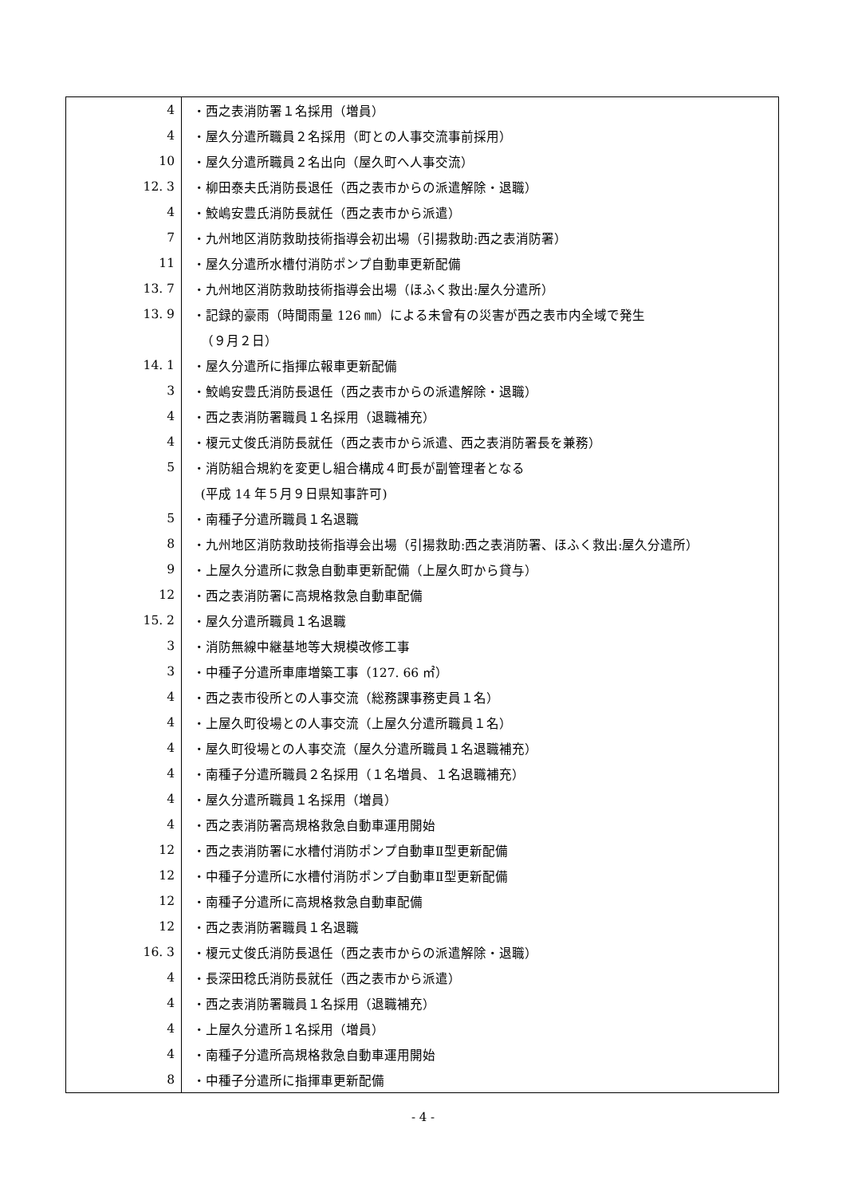| 4 | ・西之表消防署１名採用（増員） |
| 4 | ・屋久分遣所職員２名採用（町との人事交流事前採用） |
| 10 | ・屋久分遣所職員２名出向（屋久町へ人事交流） |
| 12. 3 | ・柳田泰夫氏消防長退任（西之表市からの派遣解除・退職） |
| 4 | ・鮫嶋安豊氏消防長就任（西之表市から派遣） |
| 7 | ・九州地区消防救助技術指導会初出場（引揚救助:西之表消防署） |
| 11 | ・屋久分遣所水槽付消防ポンプ自動車更新配備 |
| 13. 7 | ・九州地区消防救助技術指導会出場（ほふく救出:屋久分遣所） |
| 13. 9 | ・記録的豪雨（時間雨量 126 ㎜）による未曾有の災害が西之表市内全域で発生 |
| | （９月２日） |
| 14. 1 | ・屋久分遣所に指揮広報車更新配備 |
| 3 | ・鮫嶋安豊氏消防長退任（西之表市からの派遣解除・退職） |
| 4 | ・西之表消防署職員１名採用（退職補充） |
| 4 | ・榎元丈俊氏消防長就任（西之表市から派遣、西之表消防署長を兼務） |
| 5 | ・消防組合規約を変更し組合構成４町長が副管理者となる |
| | (平成 14 年５月９日県知事許可) |
| 5 | ・南種子分遣所職員１名退職 |
| 8 | ・九州地区消防救助技術指導会出場（引揚救助:西之表消防署、ほふく救出:屋久分遣所） |
| 9 | ・上屋久分遣所に救急自動車更新配備（上屋久町から貸与） |
| 12 | ・西之表消防署に高規格救急自動車配備 |
| 15. 2 | ・屋久分遣所職員１名退職 |
| 3 | ・消防無線中継基地等大規模改修工事 |
| 3 | ・中種子分遣所車庫増築工事（127. 66 ㎡） |
| 4 | ・西之表市役所との人事交流（総務課事務吏員１名） |
| 4 | ・上屋久町役場との人事交流（上屋久分遣所職員１名） |
| 4 | ・屋久町役場との人事交流（屋久分遣所職員１名退職補充） |
| 4 | ・南種子分遣所職員２名採用（１名増員、１名退職補充） |
| 4 | ・屋久分遣所職員１名採用（増員） |
| 4 | ・西之表消防署高規格救急自動車運用開始 |
| 12 | ・西之表消防署に水槽付消防ポンプ自動車Ⅱ型更新配備 |
| 12 | ・中種子分遣所に水槽付消防ポンプ自動車Ⅱ型更新配備 |
| 12 | ・南種子分遣所に高規格救急自動車配備 |
| 12 | ・西之表消防署職員１名退職 |
| 16. 3 | ・榎元丈俊氏消防長退任（西之表市からの派遣解除・退職） |
| 4 | ・長深田稔氏消防長就任（西之表市から派遣） |
| 4 | ・西之表消防署職員１名採用（退職補充） |
| 4 | ・上屋久分遣所１名採用（増員） |
| 4 | ・南種子分遣所高規格救急自動車運用開始 |
| 8 | ・中種子分遣所に指揮車更新配備 |
- 4 -